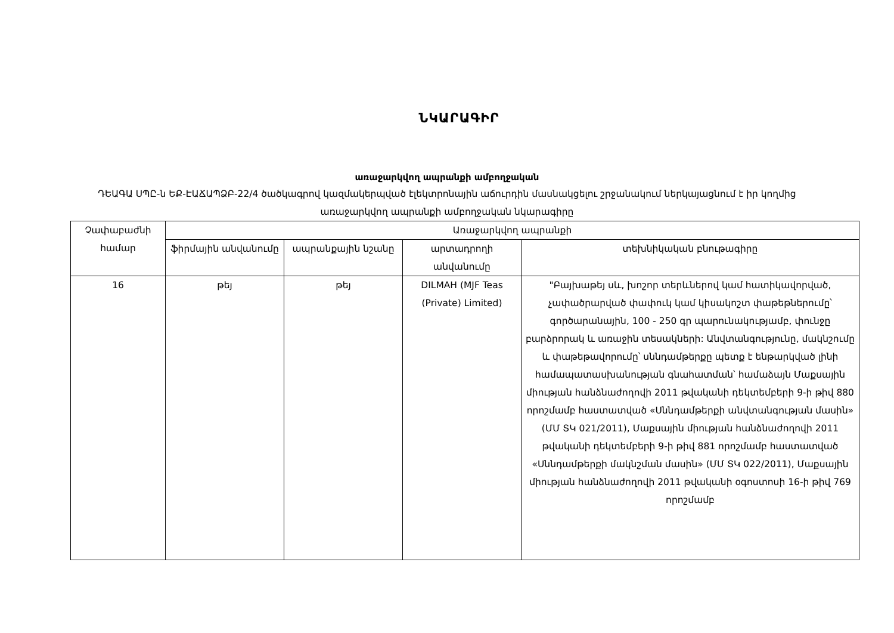ՆԿԱՐԱԳԻՐ
առաջարկվող ապրանքի ամբողջական
ԴԵԱԳԱ ՍՊԸ-ն ԵՔ-ԷԱՃԱՊՁԲ-22/4 ծածկագրով կազմակերպված էլեկտրոնային աճուրդին մասնակցելու շրջանակում ներկայացնում է իր կողմից առաջարկվող ապրանքի ամբողջական նկարագիրը
| Չափաբաժնի համար | Առաջարկվող ապրանքի | | | |
| --- | --- | --- | --- | --- |
| | ֆիրմային անվանումը | ապրանքային նշանը | արտադրողի անվանումը | տեխնիկական բնութագիրը |
| 16 | թեյ | թեյ | DILMAH (MJF Teas (Private) Limited) | "Բայխաթեյ սև, խոշոր տերևներով կամ հատիկավորված, չափածրարված փափուկ կամ կիսակոշտ փաթեթներումը՝ գործարանային, 100 - 250 գր պարունակությամբ, փունջը բարձրորակ և առաջին տեսակների: Անվտանգությունը, մակնշումը և փաթեթավորումը՝ սննդամթերքը պետք է ենթարկված լինի համապատասխանության գնահատման՝ համաձայն Մաքսային միության հանձնաժողովի 2011 թվականի դեկտեմբերի 9-ի թիվ 880 որոշմամբ հաստատված «Սննդամթերքի անվտանգության մասին» (ՄՄ ՏԿ 021/2011), Մաքսային միության հանձնաժողովի 2011 թվականի դեկտեմբերի 9-ի թիվ 881 որոշմամբ հաստատված «Սննդամթերքի մակնշման մասին» (ՄՄ ՏԿ 022/2011), Մաքսային միության հանձնաժողովի 2011 թվականի օգոստոսի 16-ի թիվ 769 որոշմամբ |